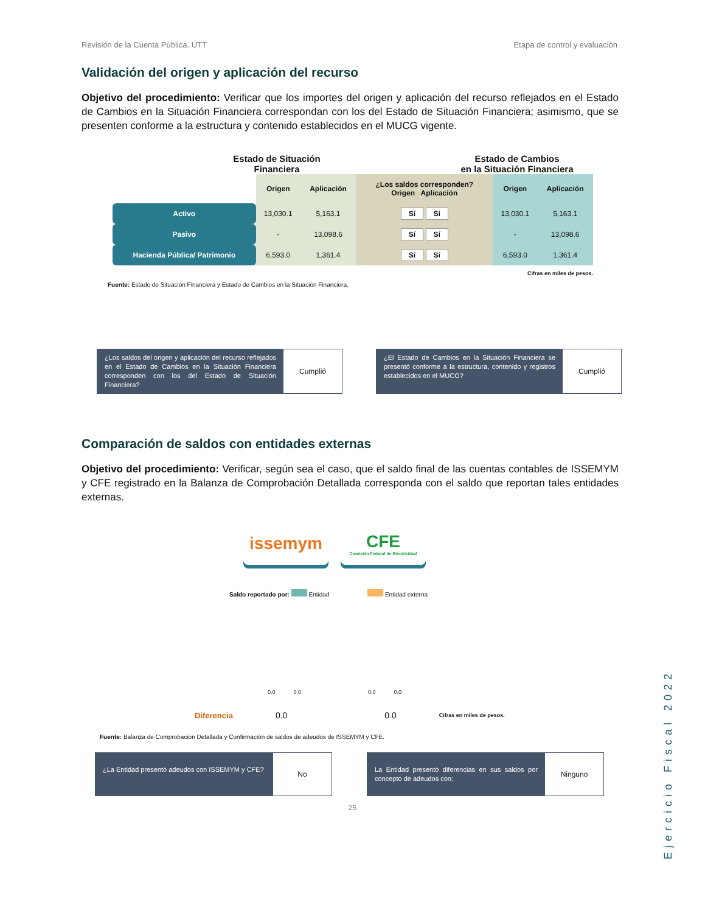Revisión de la Cuenta Pública. UTT Etapa de control y evaluación
Validación del origen y aplicación del recurso
Objetivo del procedimiento: Verificar que los importes del origen y aplicación del recurso reflejados en el Estado de Cambios en la Situación Financiera correspondan con los del Estado de Situación Financiera; asimismo, que se presenten conforme a la estructura y contenido establecidos en el MUCG vigente.
Estado de Situación
Financiera
Estado de Cambios
en la Situación Financiera
| | Origen | Aplicación | ¿Los saldos corresponden? Origen Aplicación | Origen | Aplicación |
| --- | --- | --- | --- | --- | --- |
| Activo | 13,030.1 | 5,163.1 | Sí Sí | 13,030.1 | 5,163.1 |
| Pasivo | - | 13,098.6 | Sí Sí | - | 13,098.6 |
| Hacienda Pública/ Patrimonio | 6,593.0 | 1,361.4 | Sí Sí | 6,593.0 | 1,361.4 |
Cifras en miles de pesos.
Fuente: Estado de Situación Financiera y Estado de Cambios en la Situación Financiera.
¿Los saldos del origen y aplicación del recurso reflejados en el Estado de Cambios en la Situación Financiera corresponden con los del Estado de Situación Financiera?
Cumplió
¿El Estado de Cambios en la Situación Financiera se presentó conforme a la estructura, contenido y registros establecidos en el MUCG?
Cumplió
Comparación de saldos con entidades externas
Objetivo del procedimiento: Verificar, según sea el caso, que el saldo final de las cuentas contables de ISSEMYM y CFE registrado en la Balanza de Comprobación Detallada corresponda con el saldo que reportan tales entidades externas.
issemym CFE
Comisión Federal de Electricidad
Saldo reportado por: Entidad Entidad externa
0.0 0.0 0.0 0.0
Diferencia 0.0 0.0 Cifras en miles de pesos.
Fuente: Balanza de Comprobación Detallada y Confirmación de saldos de adeudos de ISSEMYM y CFE.
¿La Entidad presentó adeudos con ISSEMYM y CFE?
No
La Entidad presentó diferencias en sus saldos por concepto de adeudos con:
Ninguno
25
Ejercicio Fiscal 2022